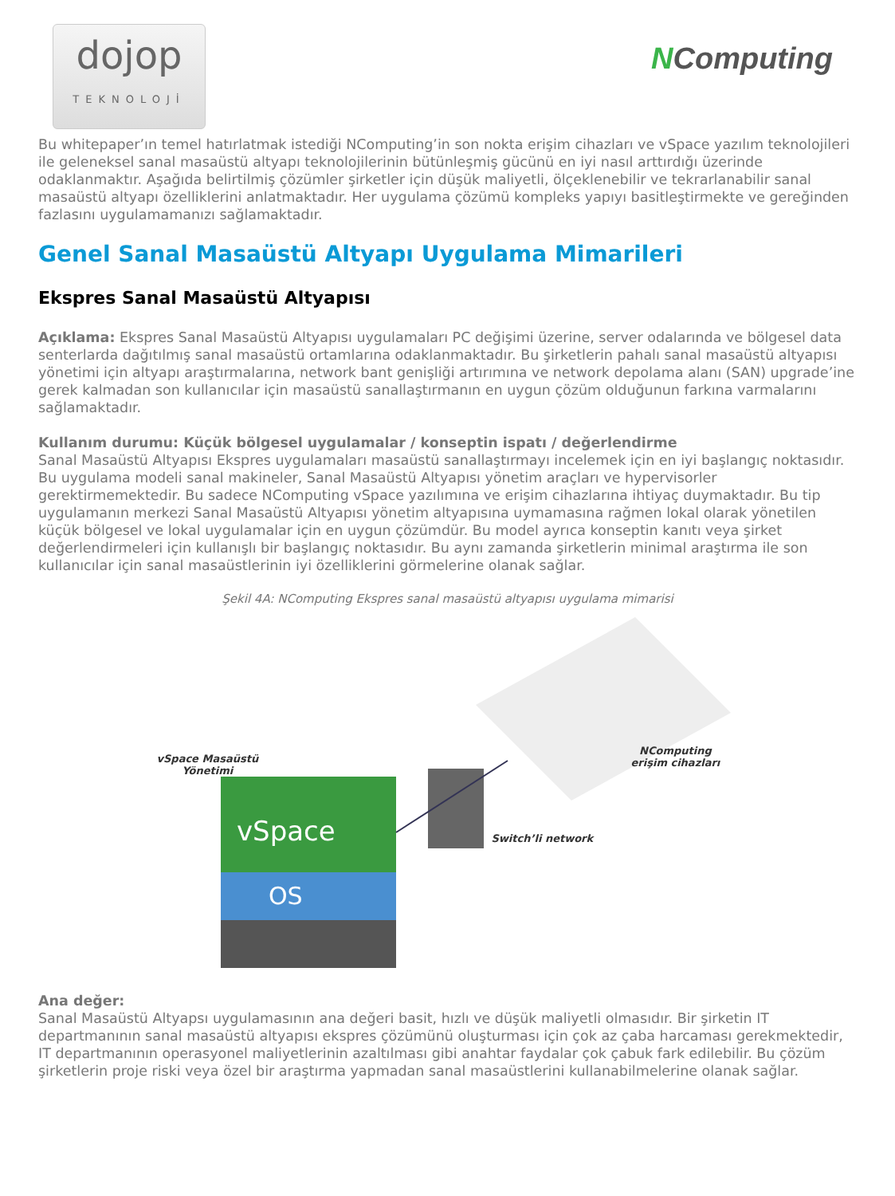dojop
TEKNOLOJİ
NComputing
Bu whitepaper’ın temel hatırlatmak istediği NComputing’in son nokta erişim cihazları ve vSpace yazılım teknolojileri ile geleneksel sanal masaüstü altyapı teknolojilerinin bütünleşmiş gücünü en iyi nasıl arttırdığı üzerinde odaklanmaktır. Aşağıda belirtilmiş çözümler şirketler için düşük maliyetli, ölçeklenebilir ve tekrarlanabilir sanal masaüstü altyapı özelliklerini anlatmaktadır. Her uygulama çözümü kompleks yapıyı basitleştirmekte ve gereğinden fazlasını uygulamamanızı sağlamaktadır.
Genel Sanal Masaüstü Altyapı Uygulama Mimarileri
Ekspres Sanal Masaüstü Altyapısı
Açıklama: Ekspres Sanal Masaüstü Altyapısı uygulamaları PC değişimi üzerine, server odalarında ve bölgesel data senterlarda dağıtılmış sanal masaüstü ortamlarına odaklanmaktadır. Bu şirketlerin pahalı sanal masaüstü altyapısı yönetimi için altyapı araştırmalarına, network bant genişliği artırımına ve network depolama alanı (SAN) upgrade’ine gerek kalmadan son kullanıcılar için masaüstü sanallaştırmanın en uygun çözüm olduğunun farkına varmalarını sağlamaktadır.
Kullanım durumu: Küçük bölgesel uygulamalar / konseptin ispatı / değerlendirme
Sanal Masaüstü Altyapısı Ekspres uygulamaları masaüstü sanallaştırmayı incelemek için en iyi başlangıç noktasıdır. Bu uygulama modeli sanal makineler, Sanal Masaüstü Altyapısı yönetim araçları ve hypervisorler gerektirmemektedir. Bu sadece NComputing vSpace yazılımına ve erişim cihazlarına ihtiyaç duymaktadır. Bu tip uygulamanın merkezi Sanal Masaüstü Altyapısı yönetim altyapısına uymamasına rağmen lokal olarak yönetilen küçük bölgesel ve lokal uygulamalar için en uygun çözümdür. Bu model ayrıca konseptin kanıtı veya şirket değerlendirmeleri için kullanışlı bir başlangıç noktasıdır. Bu aynı zamanda şirketlerin minimal araştırma ile son kullanıcılar için sanal masaüstlerinin iyi özelliklerini görmelerine olanak sağlar.
Şekil 4A: NComputing Ekspres sanal masaüstü altyapısı uygulama mimarisi
vSpace
OS
vSpace Masaüstü
Yönetimi
NComputing
erişim cihazları
Switch’li network
Ana değer:
Sanal Masaüstü Altyapsı uygulamasının ana değeri basit, hızlı ve düşük maliyetli olmasıdır. Bir şirketin IT departmanının sanal masaüstü altyapısı ekspres çözümünü oluşturması için çok az çaba harcaması gerekmektedir, IT departmanının operasyonel maliyetlerinin azaltılması gibi anahtar faydalar çok çabuk fark edilebilir. Bu çözüm şirketlerin proje riski veya özel bir araştırma yapmadan sanal masaüstlerini kullanabilmelerine olanak sağlar.